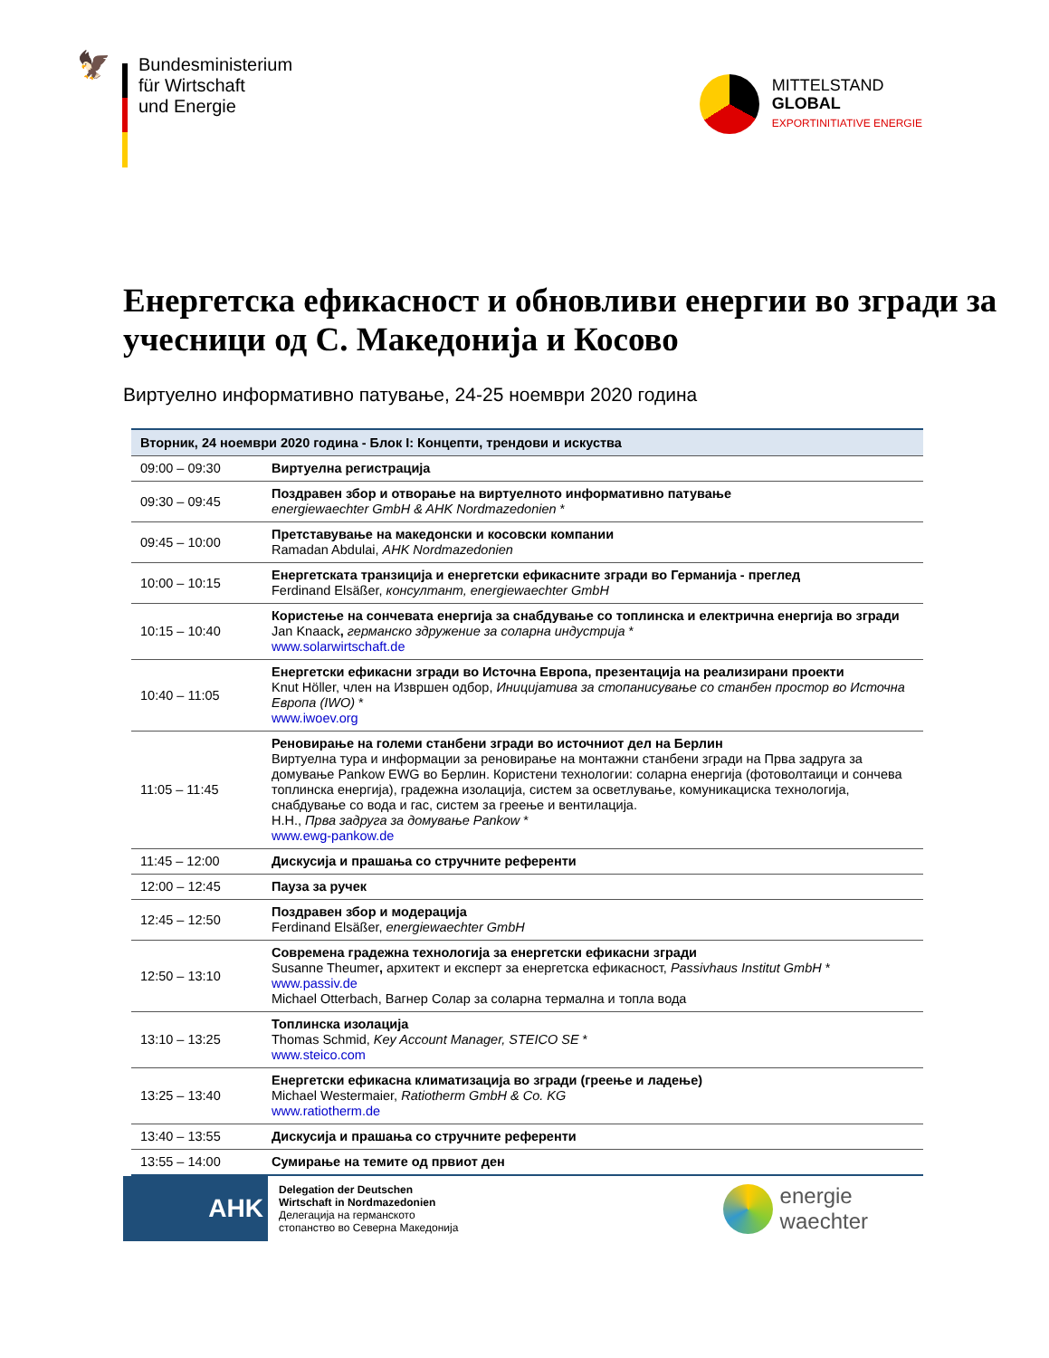🦅
Bundesministerium
für Wirtschaft
und Energie
MITTELSTAND
GLOBAL
EXPORTINITIATIVE ENERGIE
Енергетска ефикасност и обновливи енергии во згради за учесници од С. Македонија и Косово
Виртуелно информативно патување, 24-25 ноември 2020 година
| Вторник, 24 ноември 2020 година - Блок I: Концепти, трендови и искуства | |
| --- | --- |
| 09:00 – 09:30 | Виртуелна регистрација |
| 09:30 – 09:45 | Поздравен збор и отворање на виртуелното информативно патување energiewaechter GmbH & AHK Nordmazedonien * |
| 09:45 – 10:00 | Претставување на македонски и косовски компании Ramadan Abdulai, AHK Nordmazedonien |
| 10:00 – 10:15 | Енергетската транзиција и енергетски ефикасните згради во Германија - преглед Ferdinand Elsäßer, консултант, energiewaechter GmbH |
| 10:15 – 10:40 | Користење на сончевата енергија за снабдување со топлинска и електрична енергија во згради Jan Knaack , германско здружение за соларна индустрија * www.solarwirtschaft.de |
| 10:40 – 11:05 | Енергетски ефикасни згради во Источна Европа, презентација на реализирани проекти Knut Höller, член на Извршен одбор, Иницијатива за стопанисување со станбен простор во Источна Европа (IWO) * www.iwoev.org |
| 11:05 – 11:45 | Реновирање на големи станбени згради во источниот дел на Берлин Виртуелна тура и информации за реновирање на монтажни станбени згради на Прва задруга за домување Pankow EWG во Берлин. Користени технологии: соларна енергија (фотоволтаици и сончева топлинска енергија), градежна изолација, систем за осветлување, комуникациска технологија, снабдување со вода и гас, систем за греење и вентилација. H.H., Прва задруга за домување Pankow * www.ewg-pankow.de |
| 11:45 – 12:00 | Дискусија и прашања со стручните референти |
| 12:00 – 12:45 | Пауза за ручек |
| 12:45 – 12:50 | Поздравен збор и модерација Ferdinand Elsäßer, energiewaechter GmbH |
| 12:50 – 13:10 | Современа градежна технологија за енергетски ефикасни згради Susanne Theumer , архитект и експерт за енергетска ефикасност, Passivhaus Institut GmbH * www.passiv.de Michael Otterbach, Вагнер Солар за соларна термална и топла вода |
| 13:10 – 13:25 | Топлинска изолација Thomas Schmid, Key Account Manager, STEICO SE * www.steico.com |
| 13:25 – 13:40 | Енергетски ефикасна климатизација во згради (греење и ладење) Michael Westermaier, Ratiotherm GmbH & Co. KG www.ratiotherm.de |
| 13:40 – 13:55 | Дискусија и прашања со стручните референти |
| 13:55 – 14:00 | Сумирање на темите од првиот ден |
AHK
Delegation der Deutschen
Wirtschaft in Nordmazedonien
Делегација на германското
стопанство во Северна Македонија
energie
waechter